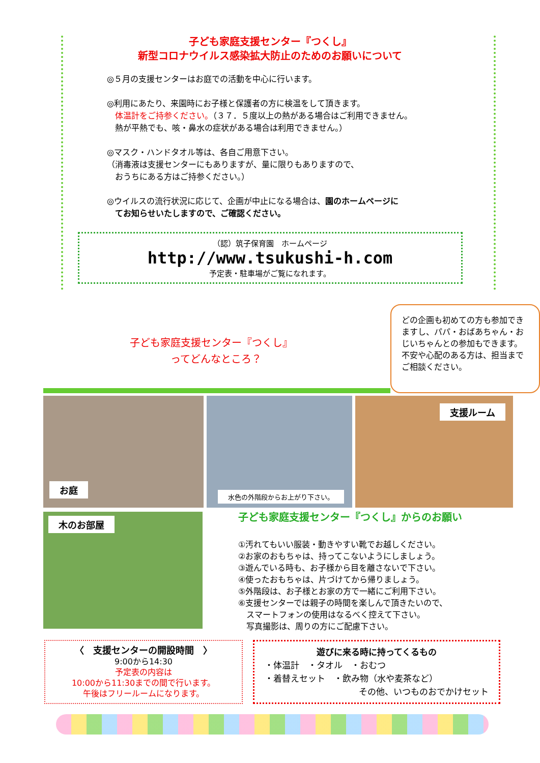子ども家庭支援センター『つくし』
新型コロナウイルス感染拡大防止のためのお願いについて
◎５月の支援センターはお庭での活動を中心に行います。
◎利用にあたり、来園時にお子様と保護者の方に検温をして頂きます。
　体温計をご持参ください。（３７．５度以上の熱がある場合はご利用できません。
　熱が平熱でも、咳・鼻水の症状がある場合は利用できません。）
◎マスク・ハンドタオル等は、各自ご用意下さい。
（消毒液は支援センターにもありますが、量に限りもありますので、
　おうちにある方はご持参ください。）
◎ウイルスの流行状況に応じて、企画が中止になる場合は、園のホームページに
　てお知らせいたしますので、ご確認ください。
（認）筑子保育園　ホームページ
http://www.tsukushi-h.com
予定表・駐車場がご覧になれます。
子ども家庭支援センター『つくし』
　　　　ってどんなところ？
どの企画も初めての方も参加できますし、パパ・おばあちゃん・おじいちゃんとの参加もできます。不安や心配のある方は、担当までご相談ください。
お庭
水色の外階段からお上がり下さい。
支援ルーム
木のお部屋
子ども家庭支援センター『つくし』からのお願い
①汚れてもいい服装・動きやすい靴でお越しください。
②お家のおもちゃは、持ってこないようにしましょう。
③遊んでいる時も、お子様から目を離さないで下さい。
④使ったおもちゃは、片づけてから帰りましょう。
⑤外階段は、お子様とお家の方で一緒にご利用下さい。
⑥支援センターでは親子の時間を楽しんで頂きたいので、
　スマートフォンの使用はなるべく控えて下さい。
　写真撮影は、周りの方にご配慮下さい。
〈　支援センターの開設時間　〉
9:00から14:30
予定表の内容は
10:00から11:30までの間で行います。
午後はフリールームになります。
遊びに来る時に持ってくるもの
・体温計　・タオル　・おむつ
・着替えセット　・飲み物（水や麦茶など）
その他、いつものおでかけセット